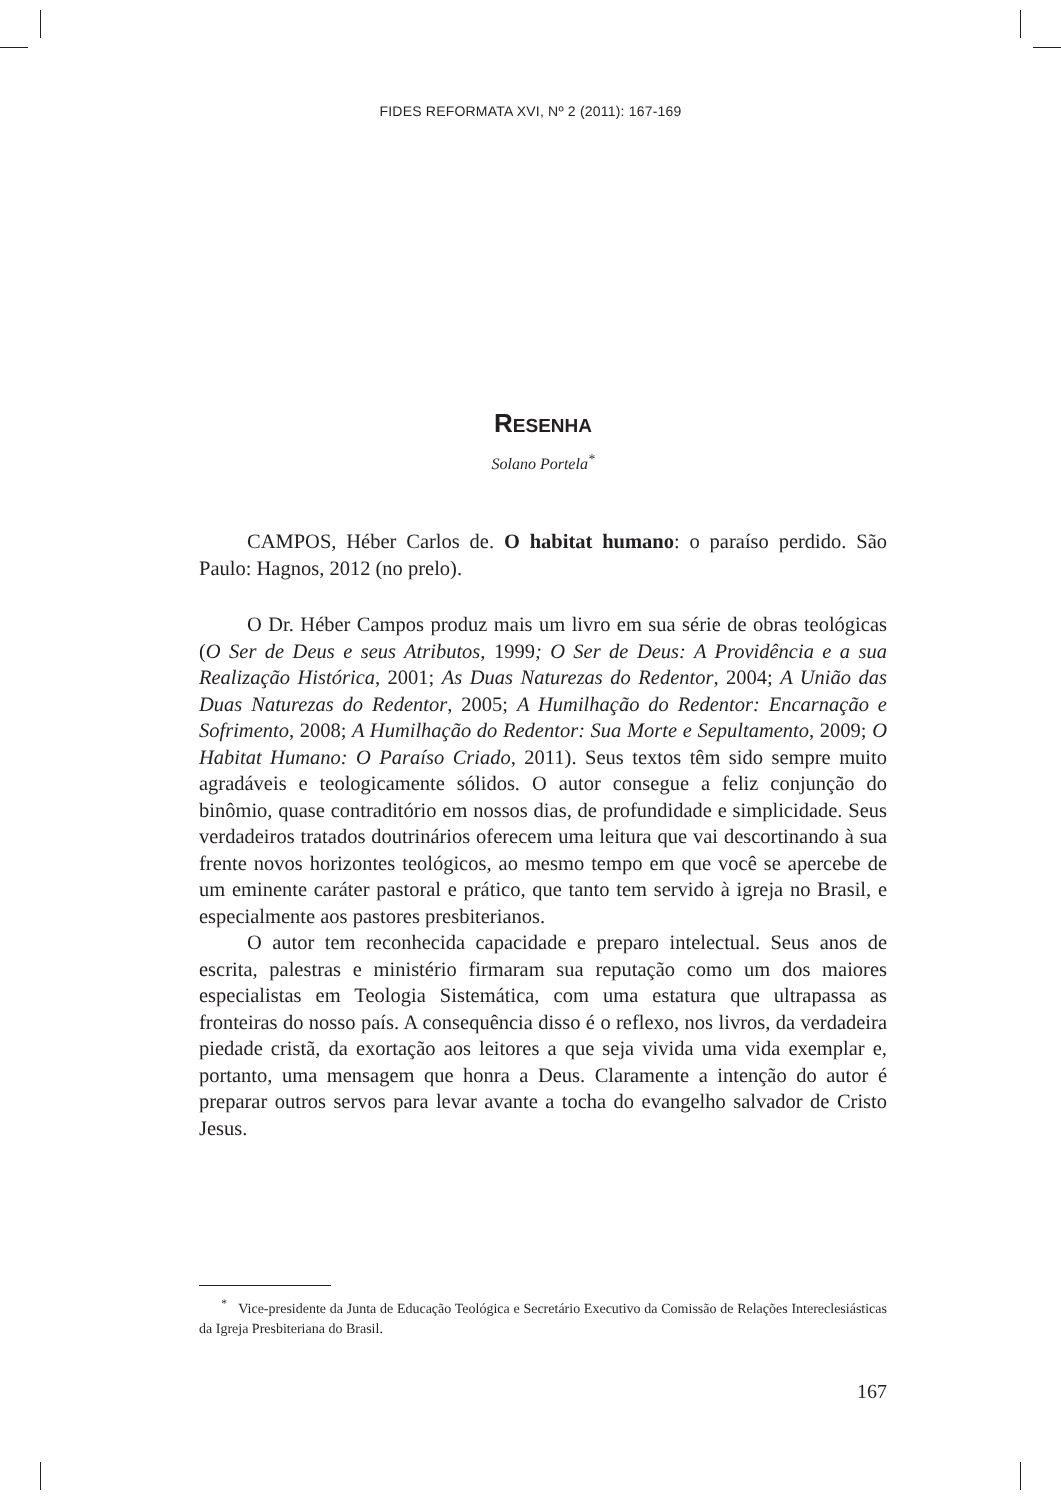FIDES REFORMATA XVI, Nº 2 (2011): 167-169
RESENHA
Solano Portela<sup>*</sup>
CAMPOS, Héber Carlos de. O habitat humano: o paraíso perdido. São Paulo: Hagnos, 2012 (no prelo).
O Dr. Héber Campos produz mais um livro em sua série de obras teoló­gicas (O Ser de Deus e seus Atributos, 1999; O Ser de Deus: A Providência e a sua Realização Histórica, 2001; As Duas Naturezas do Redentor, 2004; A União das Duas Naturezas do Redentor, 2005; A Humilhação do Redentor: Encarnação e Sofrimento, 2008; A Humilhação do Redentor: Sua Morte e Sepultamento, 2009; O Habitat Humano: O Paraíso Criado, 2011). Seus textos têm sido sempre muito agradáveis e teologicamente sólidos. O autor consegue a feliz conjunção do binômio, quase contraditório em nossos dias, de profundidade e simplicidade. Seus verdadeiros tratados doutrinários oferecem uma leitura que vai descortinando à sua frente novos horizontes teológicos, ao mesmo tempo em que você se apercebe de um eminente caráter pastoral e prático, que tanto tem servido à igreja no Brasil, e especialmente aos pastores presbiterianos.
O autor tem reconhecida capacidade e preparo intelectual. Seus anos de escrita, palestras e ministério firmaram sua reputação como um dos maiores especialistas em Teologia Sistemática, com uma estatura que ultrapassa as fronteiras do nosso país. A consequência disso é o reflexo, nos livros, da ver­dadeira piedade cristã, da exortação aos leitores a que seja vivida uma vida exemplar e, portanto, uma mensagem que honra a Deus. Claramente a inten­ção do autor é preparar outros servos para levar avante a tocha do evangelho salvador de Cristo Jesus.
<sup>*</sup> Vice-presidente da Junta de Educação Teológica e Secretário Executivo da Comissão de Relações Intereclesiásticas da Igreja Presbiteriana do Brasil.
167